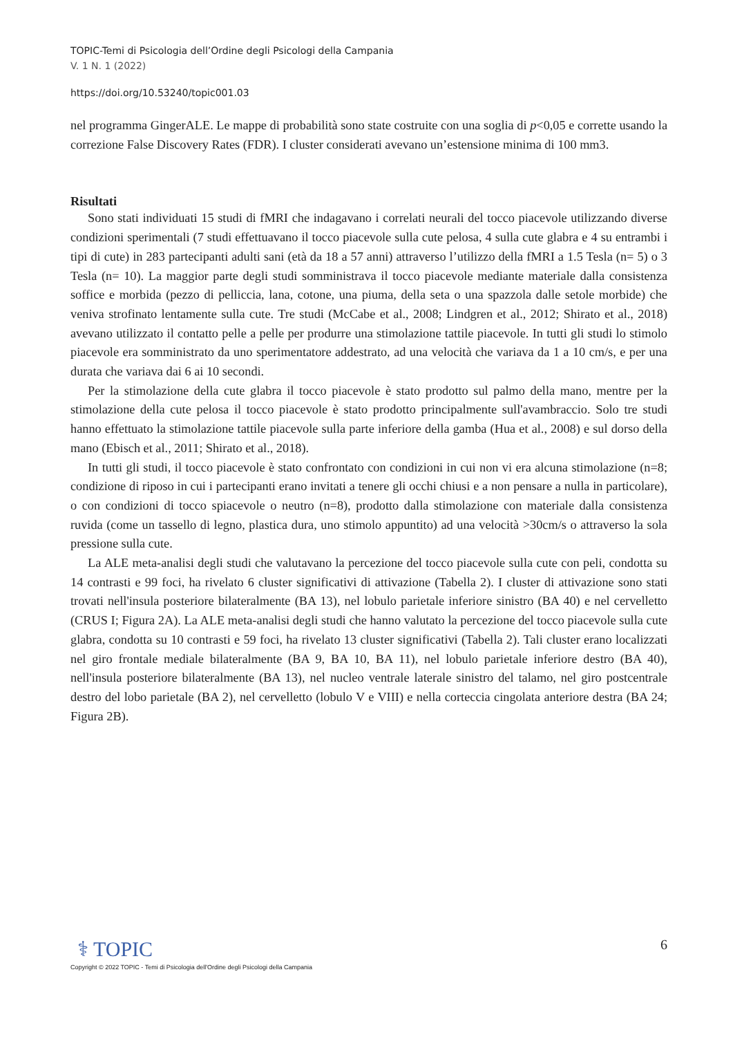TOPIC-Temi di Psicologia dell’Ordine degli Psicologi della Campania
V. 1 N. 1 (2022)
https://doi.org/10.53240/topic001.03
nel programma GingerALE. Le mappe di probabilità sono state costruite con una soglia di p<0,05 e corrette usando la correzione False Discovery Rates (FDR). I cluster considerati avevano un’estensione minima di 100 mm3.
Risultati
Sono stati individuati 15 studi di fMRI che indagavano i correlati neurali del tocco piacevole utilizzando diverse condizioni sperimentali (7 studi effettuavano il tocco piacevole sulla cute pelosa, 4 sulla cute glabra e 4 su entrambi i tipi di cute) in 283 partecipanti adulti sani (età da 18 a 57 anni) attraverso l’utilizzo della fMRI a 1.5 Tesla (n= 5) o 3 Tesla (n= 10). La maggior parte degli studi somministrava il tocco piacevole mediante materiale dalla consistenza soffice e morbida (pezzo di pelliccia, lana, cotone, una piuma, della seta o una spazzola dalle setole morbide) che veniva strofinato lentamente sulla cute. Tre studi (McCabe et al., 2008; Lindgren et al., 2012; Shirato et al., 2018) avevano utilizzato il contatto pelle a pelle per produrre una stimolazione tattile piacevole. In tutti gli studi lo stimolo piacevole era somministrato da uno sperimentatore addestrato, ad una velocità che variava da 1 a 10 cm/s, e per una durata che variava dai 6 ai 10 secondi.
Per la stimolazione della cute glabra il tocco piacevole è stato prodotto sul palmo della mano, mentre per la stimolazione della cute pelosa il tocco piacevole è stato prodotto principalmente sull'avambraccio. Solo tre studi hanno effettuato la stimolazione tattile piacevole sulla parte inferiore della gamba (Hua et al., 2008) e sul dorso della mano (Ebisch et al., 2011; Shirato et al., 2018).
In tutti gli studi, il tocco piacevole è stato confrontato con condizioni in cui non vi era alcuna stimolazione (n=8; condizione di riposo in cui i partecipanti erano invitati a tenere gli occhi chiusi e a non pensare a nulla in particolare), o con condizioni di tocco spiacevole o neutro (n=8), prodotto dalla stimolazione con materiale dalla consistenza ruvida (come un tassello di legno, plastica dura, uno stimolo appuntito) ad una velocità >30cm/s o attraverso la sola pressione sulla cute.
La ALE meta-analisi degli studi che valutavano la percezione del tocco piacevole sulla cute con peli, condotta su 14 contrasti e 99 foci, ha rivelato 6 cluster significativi di attivazione (Tabella 2). I cluster di attivazione sono stati trovati nell'insula posteriore bilateralmente (BA 13), nel lobulo parietale inferiore sinistro (BA 40) e nel cervelletto (CRUS I; Figura 2A). La ALE meta-analisi degli studi che hanno valutato la percezione del tocco piacevole sulla cute glabra, condotta su 10 contrasti e 59 foci, ha rivelato 13 cluster significativi (Tabella 2). Tali cluster erano localizzati nel giro frontale mediale bilateralmente (BA 9, BA 10, BA 11), nel lobulo parietale inferiore destro (BA 40), nell'insula posteriore bilateralmente (BA 13), nel nucleo ventrale laterale sinistro del talamo, nel giro postcentrale destro del lobo parietale (BA 2), nel cervelletto (lobulo V e VIII) e nella corteccia cingolata anteriore destra (BA 24; Figura 2B).
⚕ TOPIC
6
Copyright © 2022 TOPIC - Temi di Psicologia dell'Ordine degli Psicologi della Campania